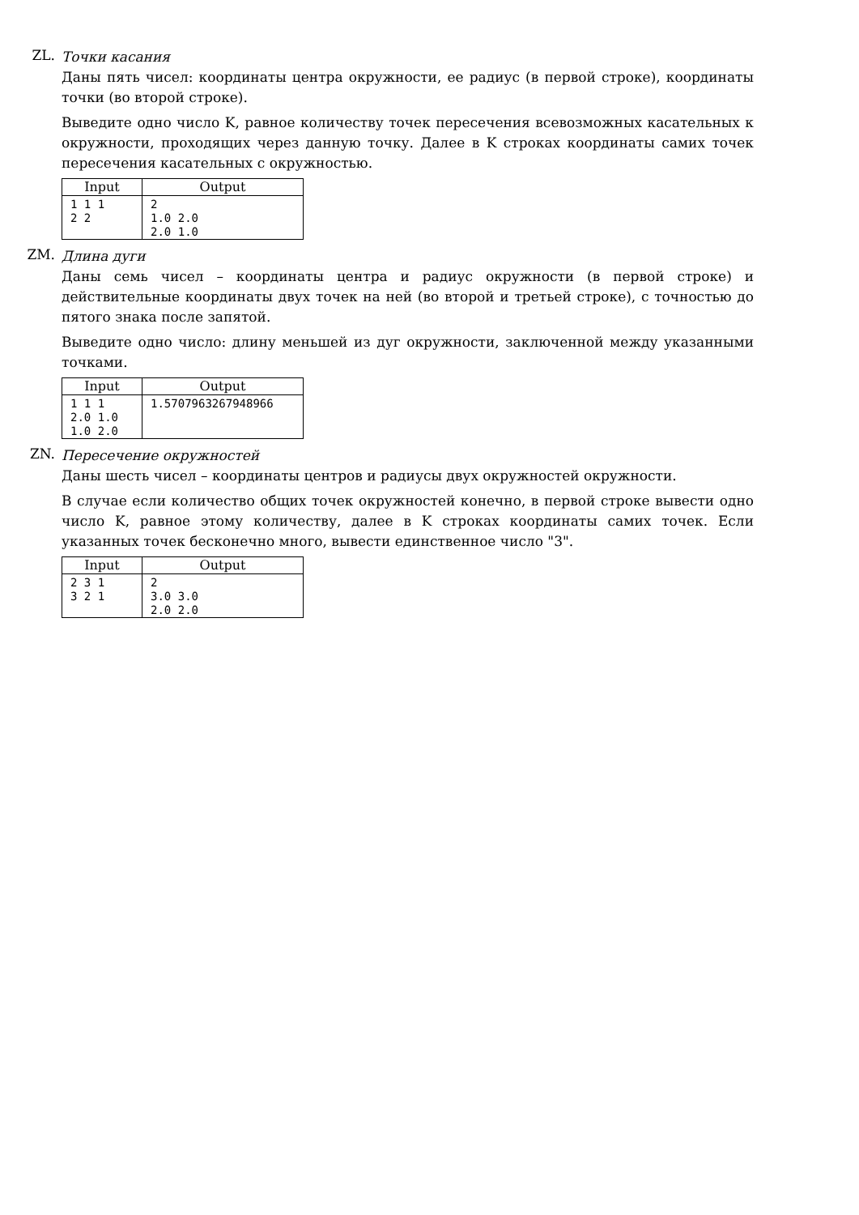ZL.
Точки касания
Даны пять чисел: координаты центра окружности, ее радиус (в первой строке), координаты точки (во второй строке).
Выведите одно число K, равное количеству точек пересечения всевозможных касательных к окружности, проходящих через данную точку. Далее в K строках координаты самих точек пересечения касательных с окружностью.
| Input | Output |
| --- | --- |
| 1 1 1 2 2 | 2 1.0 2.0 2.0 1.0 |
ZM.
Длина дуги
Даны семь чисел – координаты центра и радиус окружности (в первой строке) и действительные координаты двух точек на ней (во второй и третьей строке), с точностью до пятого знака после запятой.
Выведите одно число: длину меньшей из дуг окружности, заключенной между указанными точками.
| Input | Output |
| --- | --- |
| 1 1 1 2.0 1.0 1.0 2.0 | 1.5707963267948966 |
ZN.
Пересечение окружностей
Даны шесть чисел – координаты центров и радиусы двух окружностей окружности.
В случае если количество общих точек окружностей конечно, в первой строке вывести одно число K, равное этому количеству, далее в K строках координаты самих точек. Если указанных точек бесконечно много, вывести единственное число "3".
| Input | Output |
| --- | --- |
| 2 3 1 3 2 1 | 2 3.0 3.0 2.0 2.0 |